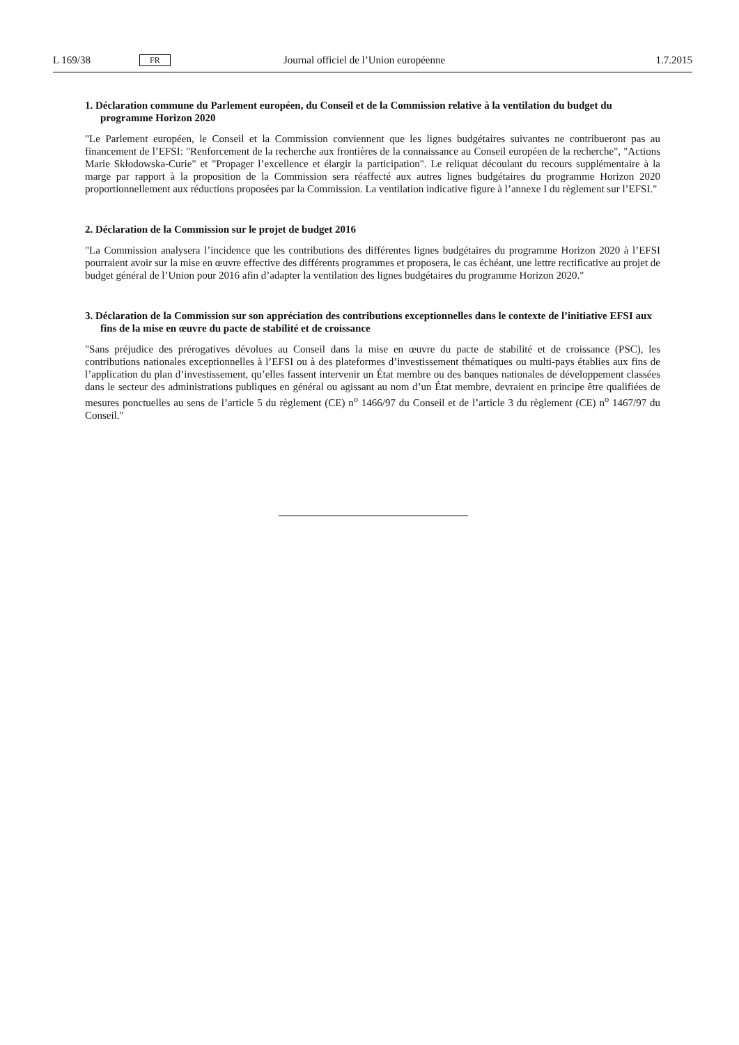L 169/38 FR Journal officiel de l’Union européenne 1.7.2015
1. Déclaration commune du Parlement européen, du Conseil et de la Commission relative à la ventilation du budget du programme Horizon 2020
"Le Parlement européen, le Conseil et la Commission conviennent que les lignes budgétaires suivantes ne contribueront pas au financement de l’EFSI: "Renforcement de la recherche aux frontières de la connaissance au Conseil européen de la recherche", "Actions Marie Skłodowska-Curie" et "Propager l’excellence et élargir la participation". Le reliquat découlant du recours supplémentaire à la marge par rapport à la proposition de la Commission sera réaffecté aux autres lignes budgétaires du programme Horizon 2020 proportionnellement aux réductions proposées par la Commission. La ventilation indicative figure à l’annexe I du règlement sur l’EFSI."
2. Déclaration de la Commission sur le projet de budget 2016
"La Commission analysera l’incidence que les contributions des différentes lignes budgétaires du programme Horizon 2020 à l’EFSI pourraient avoir sur la mise en œuvre effective des différents programmes et proposera, le cas échéant, une lettre rectificative au projet de budget général de l’Union pour 2016 afin d’adapter la ventilation des lignes budgétaires du programme Horizon 2020."
3. Déclaration de la Commission sur son appréciation des contributions exceptionnelles dans le contexte de l’initiative EFSI aux fins de la mise en œuvre du pacte de stabilité et de croissance
"Sans préjudice des prérogatives dévolues au Conseil dans la mise en œuvre du pacte de stabilité et de croissance (PSC), les contributions nationales exceptionnelles à l’EFSI ou à des plateformes d’investissement thématiques ou multi-pays établies aux fins de l’application du plan d’investissement, qu’elles fassent intervenir un État membre ou des banques nationales de développement classées dans le secteur des administrations publiques en général ou agissant au nom d’un État membre, devraient en principe être qualifiées de mesures ponctuelles au sens de l’article 5 du règlement (CE) n<sup>o</sup> 1466/97 du Conseil et de l’article 3 du règlement (CE) n<sup>o</sup> 1467/97 du Conseil."